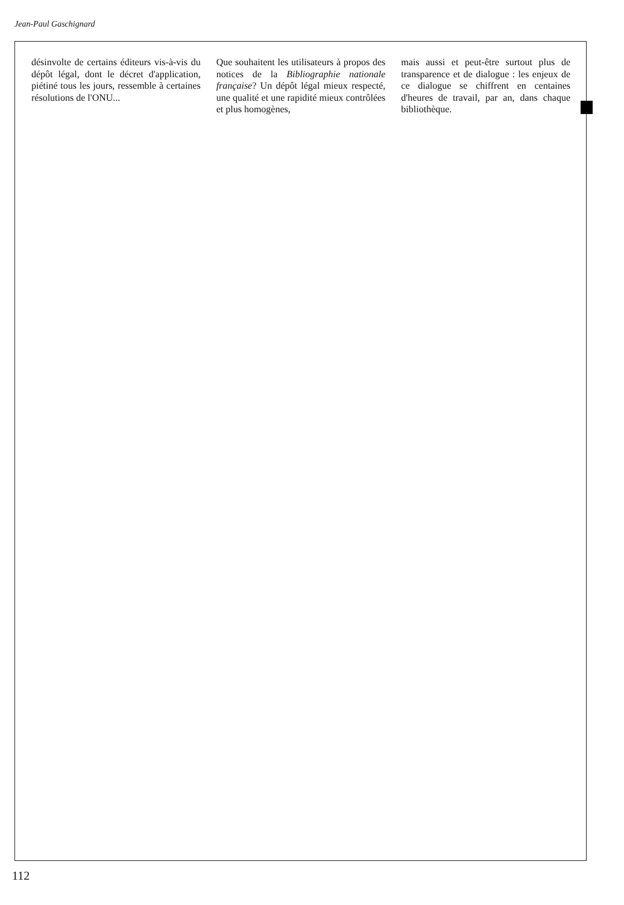Jean-Paul Gaschignard
désinvolte de certains éditeurs vis-à-vis du dépôt légal, dont le décret d'application, piétiné tous les jours, ressemble à certaines résolutions de l'ONU...
Que souhaitent les utilisateurs à propos des notices de la Bibliographie nationale française? Un dépôt légal mieux respecté, une qualité et une rapidité mieux contrôlées et plus homogènes,
mais aussi et peut-être surtout plus de transparence et de dialogue : les enjeux de ce dialogue se chiffrent en centaines d'heures de travail, par an, dans chaque bibliothèque.
112